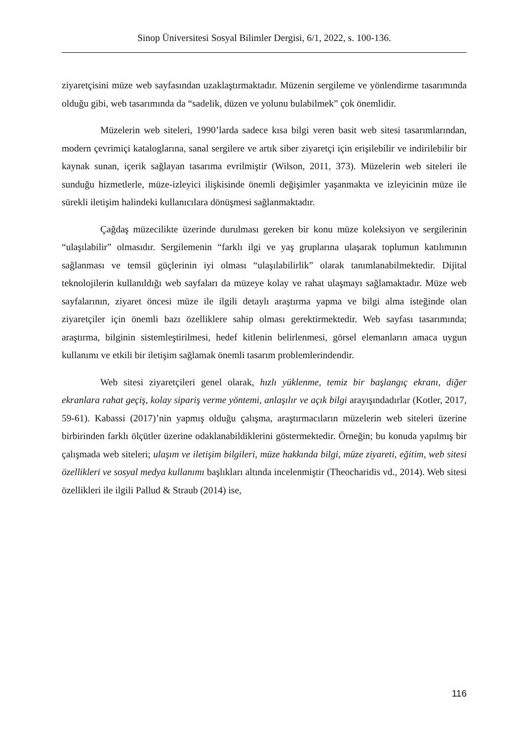Sinop Üniversitesi Sosyal Bilimler Dergisi, 6/1, 2022, s. 100-136.
ziyaretçisini müze web sayfasından uzaklaştırmaktadır. Müzenin sergileme ve yönlendirme tasarımında olduğu gibi, web tasarımında da “sadelik, düzen ve yolunu bulabilmek” çok önemlidir.
Müzelerin web siteleri, 1990’larda sadece kısa bilgi veren basit web sitesi tasarımlarından, modern çevrimiçi kataloglarına, sanal sergilere ve artık siber ziyaretçi için erişilebilir ve indirilebilir bir kaynak sunan, içerik sağlayan tasarıma evrilmiştir (Wilson, 2011, 373). Müzelerin web siteleri ile sunduğu hizmetlerle, müze-izleyici ilişkisinde önemli değişimler yaşanmakta ve izleyicinin müze ile sürekli iletişim halindeki kullanıcılara dönüşmesi sağlanmaktadır.
Çağdaş müzecilikte üzerinde durulması gereken bir konu müze koleksiyon ve sergilerinin “ulaşılabilir” olmasıdır. Sergilemenin “farklı ilgi ve yaş gruplarına ulaşarak toplumun katılımının sağlanması ve temsil güçlerinin iyi olması “ulaşılabilirlik” olarak tanımlanabilmektedir. Dijital teknolojilerin kullanıldığı web sayfaları da müzeye kolay ve rahat ulaşmayı sağlamaktadır. Müze web sayfalarının, ziyaret öncesi müze ile ilgili detaylı araştırma yapma ve bilgi alma isteğinde olan ziyaretçiler için önemli bazı özelliklere sahip olması gerektirmektedir. Web sayfası tasarımında; araştırma, bilginin sistemleştirilmesi, hedef kitlenin belirlenmesi, görsel elemanların amaca uygun kullanımı ve etkili bir iletişim sağlamak önemli tasarım problemlerindendir.
Web sitesi ziyaretçileri genel olarak, hızlı yüklenme, temiz bir başlangıç ekranı, diğer ekranlara rahat geçiş, kolay sipariş verme yöntemi, anlaşılır ve açık bilgi arayışındadırlar (Kotler, 2017, 59-61). Kabassi (2017)’nin yapmış olduğu çalışma, araştırmacıların müzelerin web siteleri üzerine birbirinden farklı ölçütler üzerine odaklanabildiklerini göstermektedir. Örneğin; bu konuda yapılmış bir çalışmada web siteleri; ulaşım ve iletişim bilgileri, müze hakkında bilgi, müze ziyareti, eğitim, web sitesi özellikleri ve sosyal medya kullanımı başlıkları altında incelenmiştir (Theocharidis vd., 2014). Web sitesi özellikleri ile ilgili Pallud & Straub (2014) ise,
116